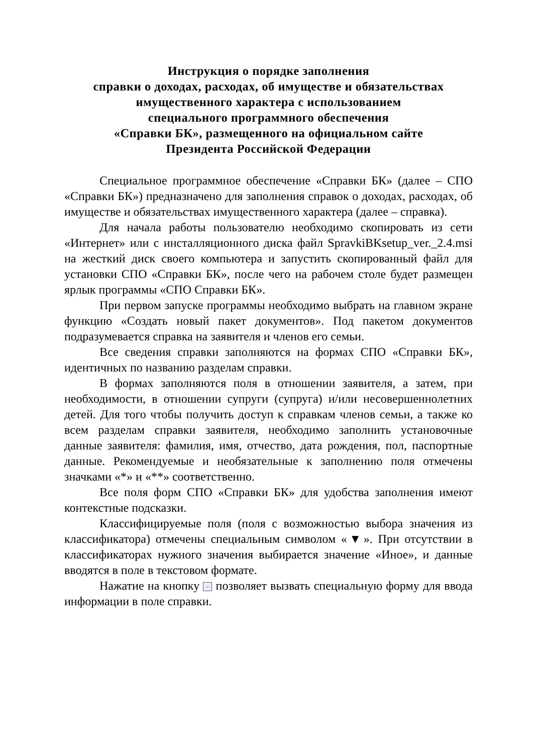Инструкция о порядке заполнения
справки о доходах, расходах, об имуществе и обязательствах
имущественного характера с использованием
специального программного обеспечения
«Справки БК», размещенного на официальном сайте
Президента Российской Федерации
Специальное программное обеспечение «Справки БК» (далее – СПО «Справки БК») предназначено для заполнения справок о доходах, расходах, об имуществе и обязательствах имущественного характера (далее – справка).
Для начала работы пользователю необходимо скопировать из сети «Интернет» или с инсталляционного диска файл SpravkiBKsetup_ver._2.4.msi на жесткий диск своего компьютера и запустить скопированный файл для установки СПО «Справки БК», после чего на рабочем столе будет размещен ярлык программы «СПО Справки БК».
При первом запуске программы необходимо выбрать на главном экране функцию «Создать новый пакет документов». Под пакетом документов подразумевается справка на заявителя и членов его семьи.
Все сведения справки заполняются на формах СПО «Справки БК», идентичных по названию разделам справки.
В формах заполняются поля в отношении заявителя, а затем, при необходимости, в отношении супруги (супруга) и/или несовершеннолетних детей. Для того чтобы получить доступ к справкам членов семьи, а также ко всем разделам справки заявителя, необходимо заполнить установочные данные заявителя: фамилия, имя, отчество, дата рождения, пол, паспортные данные. Рекомендуемые и необязательные к заполнению поля отмечены значками «*» и «**» соответственно.
Все поля форм СПО «Справки БК» для удобства заполнения имеют контекстные подсказки.
Классифицируемые поля (поля с возможностью выбора значения из классификатора) отмечены специальным символом «▼». При отсутствии в классификаторах нужного значения выбирается значение «Иное», и данные вводятся в поле в текстовом формате.
Нажатие на кнопку ... позволяет вызвать специальную форму для ввода информации в поле справки.